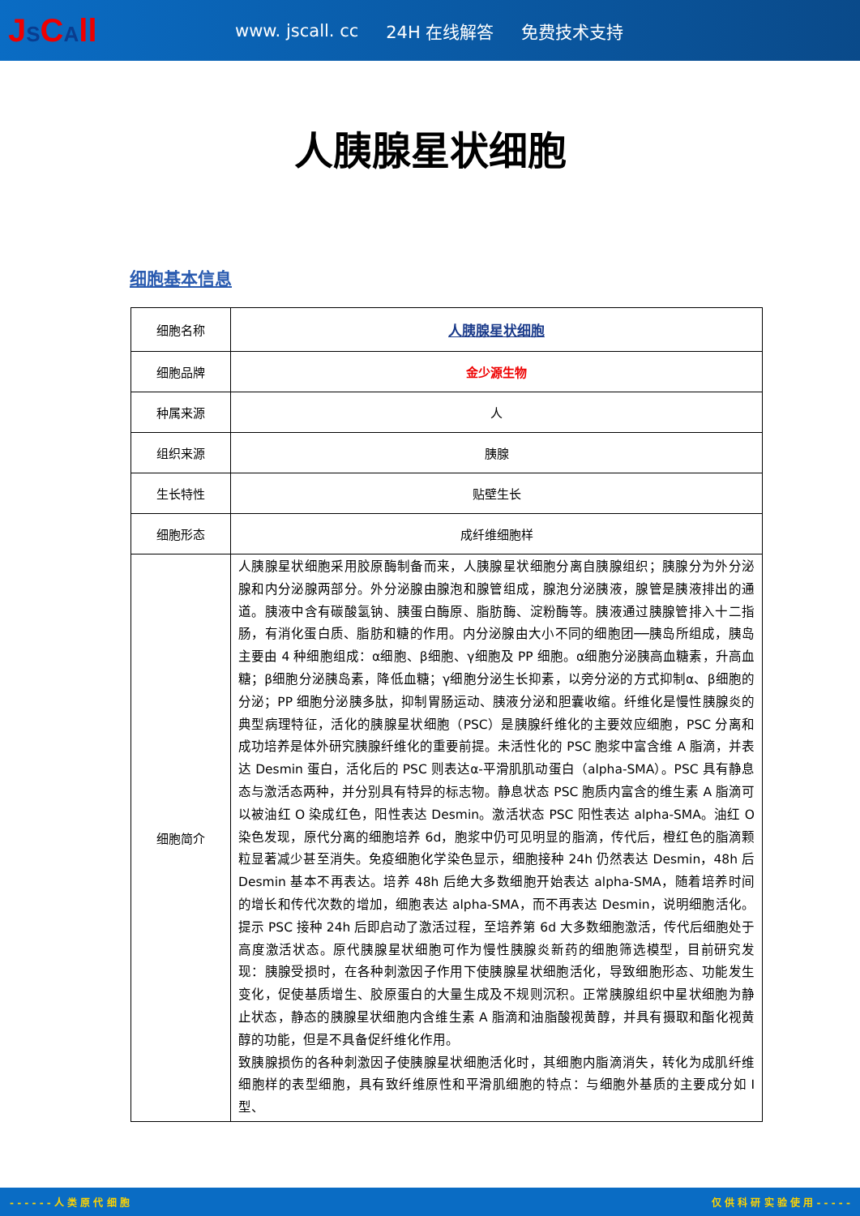JSCAll
www. jscall. cc 24H 在线解答 免费技术支持
人胰腺星状细胞
细胞基本信息
| 细胞名称 | 人胰腺星状细胞 |
| 细胞品牌 | 金少源生物 |
| 种属来源 | 人 |
| 组织来源 | 胰腺 |
| 生长特性 | 贴壁生长 |
| 细胞形态 | 成纤维细胞样 |
| 细胞简介 | 人胰腺星状细胞采用胶原酶制备而来，人胰腺星状细胞分离自胰腺组织；胰腺分为外分泌腺和内分泌腺两部分。外分泌腺由腺泡和腺管组成，腺泡分泌胰液，腺管是胰液排出的通道。胰液中含有碳酸氢钠、胰蛋白酶原、脂肪酶、淀粉酶等。胰液通过胰腺管排入十二指肠，有消化蛋白质、脂肪和糖的作用。内分泌腺由大小不同的细胞团──胰岛所组成，胰岛主要由 4 种细胞组成：α细胞、β细胞、γ细胞及 PP 细胞。α细胞分泌胰高血糖素，升高血糖；β细胞分泌胰岛素，降低血糖；γ细胞分泌生长抑素，以旁分泌的方式抑制α、β细胞的分泌；PP 细胞分泌胰多肽，抑制胃肠运动、胰液分泌和胆囊收缩。纤维化是慢性胰腺炎的典型病理特征，活化的胰腺星状细胞（PSC）是胰腺纤维化的主要效应细胞，PSC 分离和成功培养是体外研究胰腺纤维化的重要前提。未活性化的 PSC 胞浆中富含维 A 脂滴，并表达 Desmin 蛋白，活化后的 PSC 则表达α-平滑肌肌动蛋白（alpha-SMA）。PSC 具有静息态与激活态两种，并分别具有特异的标志物。静息状态 PSC 胞质内富含的维生素 A 脂滴可以被油红 O 染成红色，阳性表达 Desmin。激活状态 PSC 阳性表达 alpha-SMA。油红 O 染色发现，原代分离的细胞培养 6d，胞浆中仍可见明显的脂滴，传代后，橙红色的脂滴颗粒显著减少甚至消失。免疫细胞化学染色显示，细胞接种 24h 仍然表达 Desmin，48h 后 Desmin 基本不再表达。培养 48h 后绝大多数细胞开始表达 alpha-SMA，随着培养时间的增长和传代次数的增加，细胞表达 alpha-SMA，而不再表达 Desmin，说明细胞活化。提示 PSC 接种 24h 后即启动了激活过程，至培养第 6d 大多数细胞激活，传代后细胞处于高度激活状态。原代胰腺星状细胞可作为慢性胰腺炎新药的细胞筛选模型，目前研究发现：胰腺受损时，在各种刺激因子作用下使胰腺星状细胞活化，导致细胞形态、功能发生变化，促使基质增生、胶原蛋白的大量生成及不规则沉积。正常胰腺组织中星状细胞为静止状态，静态的胰腺星状细胞内含维生素 A 脂滴和油脂酸视黄醇，并具有摄取和酯化视黄醇的功能，但是不具备促纤维化作用。 致胰腺损伤的各种刺激因子使胰腺星状细胞活化时，其细胞内脂滴消失，转化为成肌纤维细胞样的表型细胞，具有致纤维原性和平滑肌细胞的特点：与细胞外基质的主要成分如 I 型、 |
- - - - - - 人 类 原 代 细 胞 仅 供 科 研 实 验 使 用 - - - - -